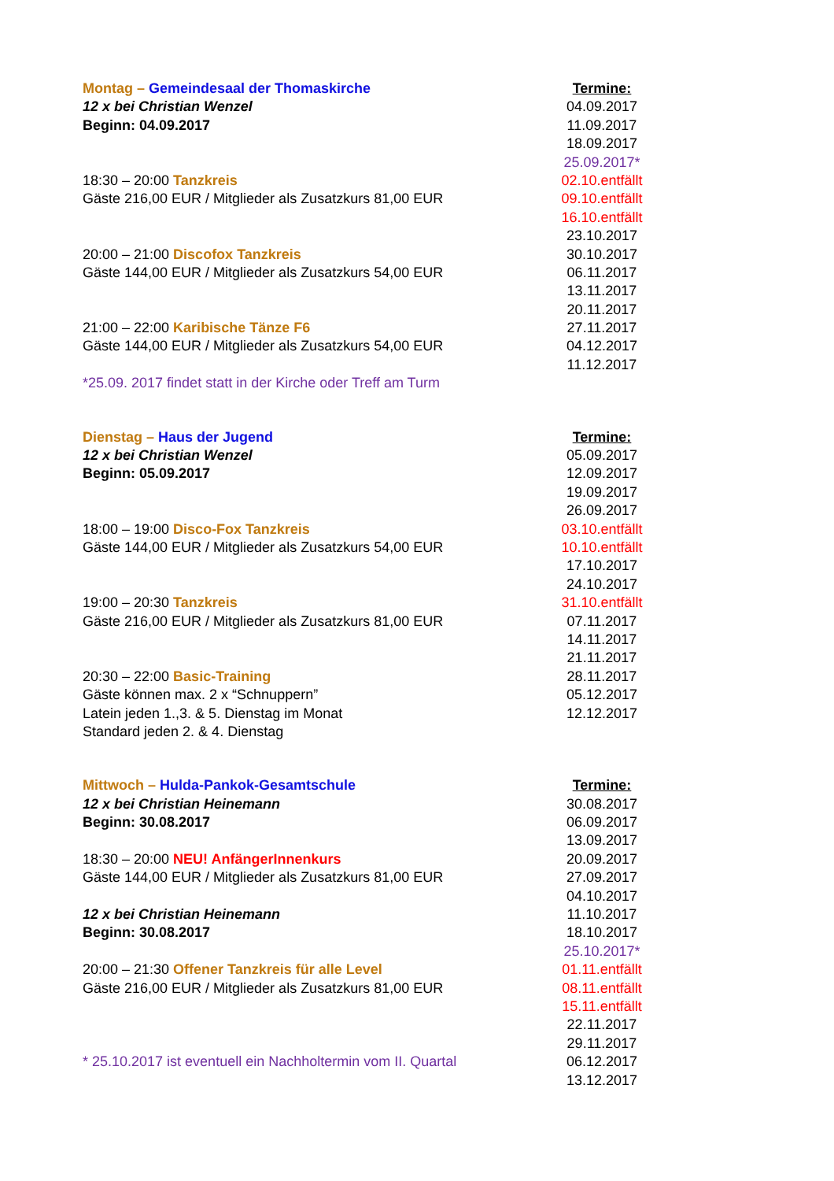Montag – Gemeindesaal der Thomaskirche
12 x bei Christian Wenzel
Beginn: 04.09.2017
18:30 – 20:00 Tanzkreis
Gäste 216,00 EUR / Mitglieder als Zusatzkurs 81,00 EUR
20:00 – 21:00 Discofox Tanzkreis
Gäste 144,00 EUR / Mitglieder als Zusatzkurs 54,00 EUR
21:00 – 22:00 Karibische Tänze F6
Gäste 144,00 EUR / Mitglieder als Zusatzkurs 54,00 EUR
*25.09. 2017 findet statt in der Kirche oder Treff am Turm
Termine:
04.09.2017
11.09.2017
18.09.2017
25.09.2017*
02.10.entfällt
09.10.entfällt
16.10.entfällt
23.10.2017
30.10.2017
06.11.2017
13.11.2017
20.11.2017
27.11.2017
04.12.2017
11.12.2017
Dienstag – Haus der Jugend
12 x bei Christian Wenzel
Beginn: 05.09.2017
18:00 – 19:00 Disco-Fox Tanzkreis
Gäste 144,00 EUR / Mitglieder als Zusatzkurs 54,00 EUR
19:00 – 20:30 Tanzkreis
Gäste 216,00 EUR / Mitglieder als Zusatzkurs 81,00 EUR
20:30 – 22:00 Basic-Training
Gäste können max. 2 x “Schnuppern”
Latein jeden 1.,3. & 5. Dienstag im Monat
Standard jeden 2. & 4. Dienstag
Termine:
05.09.2017
12.09.2017
19.09.2017
26.09.2017
03.10.entfällt
10.10.entfällt
17.10.2017
24.10.2017
31.10.entfällt
07.11.2017
14.11.2017
21.11.2017
28.11.2017
05.12.2017
12.12.2017
Mittwoch – Hulda-Pankok-Gesamtschule
12 x bei Christian Heinemann
Beginn: 30.08.2017
18:30 – 20:00 NEU! AnfängerInnenkurs
Gäste 144,00 EUR / Mitglieder als Zusatzkurs 81,00 EUR
12 x bei Christian Heinemann
Beginn: 30.08.2017
20:00 – 21:30 Offener Tanzkreis für alle Level
Gäste 216,00 EUR / Mitglieder als Zusatzkurs 81,00 EUR
* 25.10.2017 ist eventuell ein Nachholtermin vom II. Quartal
Termine:
30.08.2017
06.09.2017
13.09.2017
20.09.2017
27.09.2017
04.10.2017
11.10.2017
18.10.2017
25.10.2017*
01.11.entfällt
08.11.entfällt
15.11.entfällt
22.11.2017
29.11.2017
06.12.2017
13.12.2017